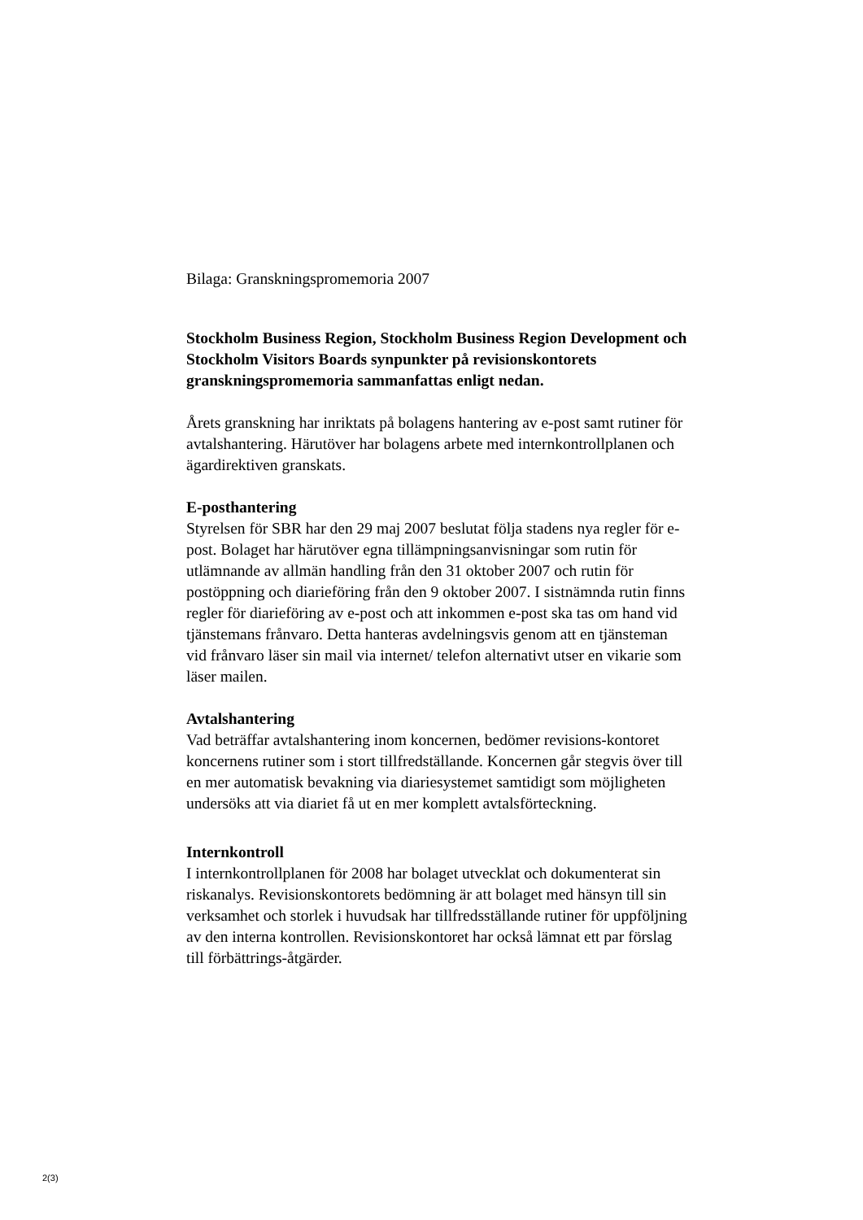Bilaga: Granskningspromemoria 2007
Stockholm Business Region, Stockholm Business Region Development och Stockholm Visitors Boards synpunkter på revisionskontorets granskningspromemoria sammanfattas enligt nedan.
Årets granskning har inriktats på bolagens hantering av e-post samt rutiner för avtalshantering. Härutöver har bolagens arbete med internkontrollplanen och ägardirektiven granskats.
E-posthantering
Styrelsen för SBR har den 29 maj 2007 beslutat följa stadens nya regler för e-post. Bolaget har härutöver egna tillämpningsanvisningar som rutin för utlämnande av allmän handling från den 31 oktober 2007 och rutin för postöppning och diarieföring från den 9 oktober 2007. I sistnämnda rutin finns regler för diarieföring av e-post och att inkommen e-post ska tas om hand vid tjänstemans frånvaro. Detta hanteras avdelningsvis genom att en tjänsteman vid frånvaro läser sin mail via internet/ telefon alternativt utser en vikarie som läser mailen.
Avtalshantering
Vad beträffar avtalshantering inom koncernen, bedömer revisions-kontoret koncernens rutiner som i stort tillfredställande. Koncernen går stegvis över till en mer automatisk bevakning via diariesystemet samtidigt som möjligheten undersöks att via diariet få ut en mer komplett avtalsförteckning.
Internkontroll
I internkontrollplanen för 2008 har bolaget utvecklat och dokumenterat sin riskanalys. Revisionskontorets bedömning är att bolaget med hänsyn till sin verksamhet och storlek i huvudsak har tillfredsställande rutiner för uppföljning av den interna kontrollen. Revisionskontoret har också lämnat ett par förslag till förbättrings-åtgärder.
2(3)